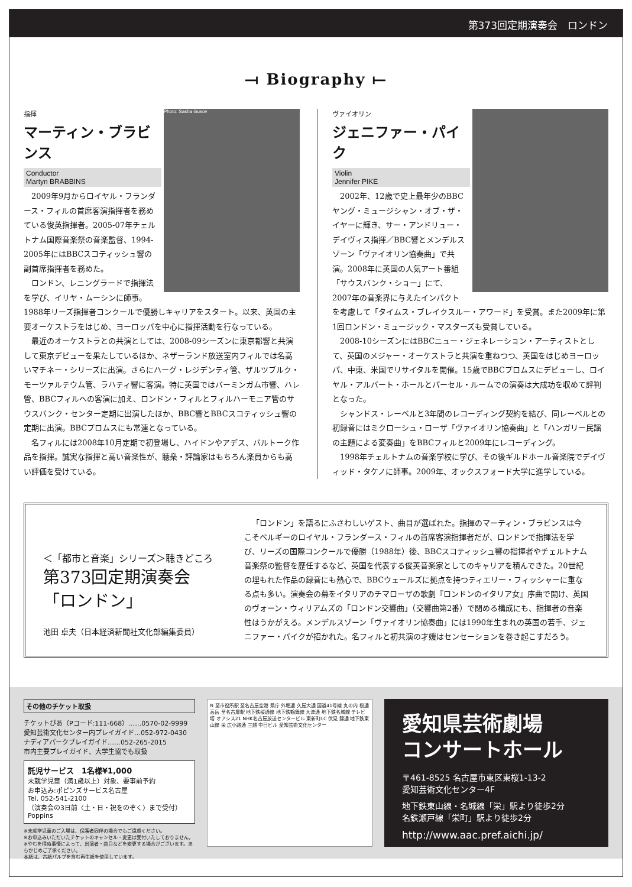第373回定期演奏会　ロンドン
⟞ Biography ⟝
Photo: Sasha Gusov
指揮
マーティン・ブラビンス
Conductor
Martyn BRABBINS
2009年9月からロイヤル・フランダース・フィルの首席客演指揮者を務めている俊英指揮者。2005-07年チェルトナム国際音楽祭の音楽監督、1994-2005年にはBBCスコティッシュ響の副首席指揮者を務めた。
ロンドン、レニングラードで指揮法を学び、イリヤ・ムーシンに師事。1988年リーズ指揮者コンクールで優勝しキャリアをスタート。以来、英国の主要オーケストラをはじめ、ヨーロッパを中心に指揮活動を行なっている。
最近のオーケストラとの共演としては、2008-09シーズンに東京都響と共演して東京デビューを果たしているほか、ネザーランド放送室内フィルでは名高いマチネー・シリーズに出演。さらにハーグ・レジデンティ管、ザルツブルク・モーツァルテウム管、ラハティ響に客演。特に英国ではバーミンガム市響、ハレ管、BBCフィルへの客演に加え、ロンドン・フィルとフィルハーモニア管のサウスバンク・センター定期に出演したほか、BBC響とBBCスコティッシュ響の定期に出演。BBCプロムスにも常連となっている。
名フィルには2008年10月定期で初登場し、ハイドンやアデス、バルトーク作品を指揮。誠実な指揮と高い音楽性が、聴衆・評論家はもちろん楽員からも高い評価を受けている。
ヴァイオリン
ジェニファー・パイク
Violin
Jennifer PIKE
2002年、12歳で史上最年少のBBCヤング・ミュージシャン・オブ・ザ・イヤーに輝き、サー・アンドリュー・デイヴィス指揮／BBC響とメンデルスゾーン「ヴァイオリン協奏曲」で共演。2008年に英国の人気アート番組「サウスバンク・ショー」にて、2007年の音楽界に与えたインパクトを考慮して「タイムス・ブレイクスルー・アワード」を受賞。また2009年に第1回ロンドン・ミュージック・マスターズも受賞している。
2008-10シーズンにはBBCニュー・ジェネレーション・アーティストとして、英国のメジャー・オーケストラと共演を重ねつつ、英国をはじめヨーロッパ、中東、米国でリサイタルを開催。15歳でBBCプロムスにデビューし、ロイヤル・アルバート・ホールとパーセル・ルームでの演奏は大成功を収めて評判となった。
シャンドス・レーベルと3年間のレコーディング契約を結び、同レーベルとの初録音にはミクローシュ・ローザ「ヴァイオリン協奏曲」と「ハンガリー民謡の主題による変奏曲」をBBCフィルと2009年にレコーディング。
1998年チェルトナムの音楽学校に学び、その後ギルドホール音楽院でデイヴィッド・タケノに師事。2009年、オックスフォード大学に進学している。
＜「都市と音楽」シリーズ＞聴きどころ
第373回定期演奏会
「ロンドン」
池田 卓夫（日本経済新聞社文化部編集委員）
「ロンドン」を語るにふさわしいゲスト、曲目が選ばれた。指揮のマーティン・ブラビンスは今こそベルギーのロイヤル・フランダース・フィルの首席客演指揮者だが、ロンドンで指揮法を学び、リーズの国際コンクールで優勝（1988年）後、BBCスコティッシュ響の指揮者やチェルトナム音楽祭の監督を歴任するなど、英国を代表する俊英音楽家としてのキャリアを積んできた。20世紀の埋もれた作品の録音にも熱心で、BBCウェールズに拠点を持つティエリー・フィッシャーに重なる点も多い。演奏会の幕をイタリアのチマローザの歌劇『ロンドンのイタリア女』序曲で開け、英国のヴォーン・ウィリアムズの「ロンドン交響曲」（交響曲第2番）で閉める構成にも、指揮者の音楽性はうかがえる。メンデルスゾーン「ヴァイオリン協奏曲」には1990年生まれの英国の若手、ジェニファー・パイクが招かれた。名フィルと初共演の才媛はセンセーションを巻き起こすだろう。
その他のチケット取扱
チケットぴあ（Pコード:111-668）……0570-02-9999
愛知芸術文化センター内プレイガイド…052-972-0430
ナディアパークプレイガイド……052-265-2015
市内主要プレイガイド、大学生協でも取扱
託児サービス　1名様¥1,000
未就学児童（満1歳以上）対象、要事前予約
お申込み:ポピンズサービス名古屋
Tel. 052-541-2100
（演奏会の3日前〈土・日・祝をのぞく〉まで受付）
Poppins
※未就学児童のご入場は、保護者同伴の場合でもご遠慮ください。
※お申込みいただいたチケットのキャンセル・変更は受付いたしておりません。
※やむを得ぬ事情によって、出演者・曲目などを変更する場合がございます。あらかじめご了承ください。
本紙は、古紙パルプを含む再生紙を使用しています。
N 至市役所駅 至名古屋空港 県庁 外堀通 久屋大通 国道41号線 丸の内 桜通 高岳 至名古屋駅 地下鉄桜通線 地下鉄鶴舞線 大津通 地下鉄名城線 テレビ塔 オアシス21 NHK名古屋放送センタービル 東新町I.C 伏見 錦通 地下鉄東山線 栄 広小路通 三越 中日ビル 愛知芸術文化センター
愛知県芸術劇場
コンサートホール
〒461-8525 名古屋市東区東桜1-13-2
愛知芸術文化センター4F
地下鉄東山線・名城線「栄」駅より徒歩2分
名鉄瀬戸線「栄町」駅より徒歩2分
http://www.aac.pref.aichi.jp/